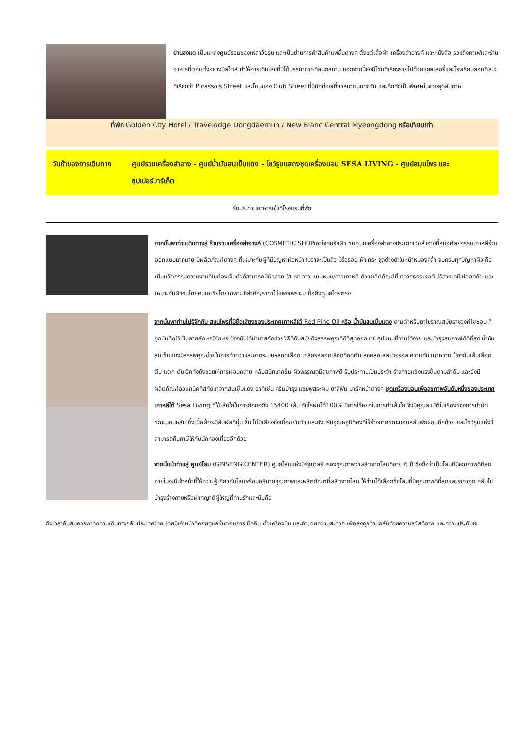ย่านฮงแด เป็นแหล่งศูนย์รวมของเหล่าวัยรุ่น และเป็นย่านการค้าสินค้าแฟชั่นต่างๆ ตั้งแต่เสื้อผ้า เครื่องสำอางค์ และหนังสือ รวมถึงคาเฟ่และร้านอาหารที่ตกแต่งอย่างมีสไตล์ ทำให้การเดินเล่นที่นี่ได้บรรยากาศที่สนุกสนาน นอกจากนี้ยังมีโซนที่เรียงรายไปด้วยแกลเลอรี่และโรงเรียนสอนศิลปะที่เรียกว่า Picasso's Street และโซนของ Club Street ที่มีนักท่องเที่ยวหนาแน่นทุกวัน และคึกคักเป็นพิเศษในช่วงสุดสัปดาห์
ที่พัก Golden City Hotel / Travelodge Dongdaemun / New Blanc Central Myeongdong หรือเทียบเท่า
วันห้าของการเดินทาง ศูนย์รวมเครื่องสำอาง - ศูนย์น้ำมันสนเข็มแดง - โชว์รูมแสดงชุดเครื่องนอน SESA LIVING - ศูนย์สมุนไพร และ ซุปเปอร์มาร์เก็ต
รับประทานอาหารเช้าที่โรงแรมที่พัก
จากนั้นพาท่านเดินทางสู่ ร้านรวมเครื่องสำอางค์ (COSMETIC SHOPเอาใจคนรักผิว ชมศูนย์เครื่องสำอางประเภทเวชสำอางที่หมอศัลยกรรมเกาหลีร่วมออกแบบมากมาย มีผลิตภัณฑ์ต่างๆ ที่เหมาะกับผู้ที่มีปัญหาผิวหน้า ไม่ว่าจะเป็นสิว มีริ้วรอย ฝ้า กระ จุดด่างดำใบหน้าหมองคล้ำ จบครบทุกปัญหาผิว ถือเป็นนวัตกรรมความงามที่ไม่ต้องเจ็บตัวก็สามารถมีผิวสวย ใส เงา วาว แบบหนุ่ม/สาวเกาหลี ด้วยผลิตภัณฑ์ที่มาจากธรรมชาติ ไร้สารเคมี ปลอดภัย และเหมาะกับผิวคนไทยคนเอเชียโดยเฉพาะ ที่สำคัญราคาไม่แพงเพราะมาซื้อถึงศูนย์โดยตรง
จากนั้นพาท่านไปรู้จักกับ สมุนไพรที่มีชื่อเสียงของประเทศเกาหลีใต้ Red Pine Oil หรือ น้ำมันสนเข็มแดง ตามตำหรับยาโบราณสมัยราชวงศ์โชซอน ที่ถูกบันทึกไว้เป็นลายลักษณ์อักษร ปัจจุบันได้นำมาสกัดด้วยวิธีที่ทันสมัยดึงสรรพคุณที่ดีที่สุดออกมาในรูปแบบที่ทานได้ง่าย และบำรุงสุขภาพได้ดีที่สุด น้ำมันสนเข็มแดงมีสรรพคุณช่วยในการทำความสะอาดระบบหลอดเลือด เคลียร์หลอดเลือดที่อุดตัน ลดคลอเลสเตอรอล ความดัน เบาหวาน ป้องกันเส้นเลือด ตีบ แตก ตัน อีกทั้งยังช่วยให้การผ่อนคลาย หลับสนิทมากขึ้น ผิวพรรณดูมีสุขภาพดี รับประทานเป็นประจำ ร่างกายแข็งแรงขึ้นตามลำดับ และยังมีผลิตภัณฑ์ออแกนิคที่สกัดมาจากสนเข็มแดง อาทิเช่น ครีมบำรุง แชมพูสระผม ยาสีฟัน มาร์คหน้าต่างๆ ชุดเครื่องนอนเพื่อสุขภาพอันดับหนึ่งของประเทศเกาหลีใต้ Sesa Living ที่ใช้เส้นใยในการถักทอถึง 15400 เส้น กันไรฝุ่นได้100% มีการใช้หยกในการทำเส้นใย จึงมีคุณสมบัติในเรื่องของการบำบัดขณะนอนหลับ ซึ่งเนื้อผ้าจะมีสัมผัสที่นุ่ม ลื่น ไม่มีเสียงดังเมื่อขยับตัว และยังปรับอุณหภูมิที่คงที่ให้ร่างกายขณะนอนหลับพักผ่อนอีกด้วย และโชว์รูมแห่งนี้สามารถคืนภาษีให้กับนักท่องเที่ยวอีกด้วย
จากนั้นนำท่านสู่ ศูนย์โสม (GINSENG CENTER) ศูนย์โสมแห่งนี้รัฐบาลรับรองคุณภาพว่าผลิตจากโสมที่อายุ 6 ปี ซึ่งถือว่าเป็นโสมที่มีคุณภาพดีที่สุด ภายในจะมีเจ้าหน้าที่ให้ความรู้เกี่ยวกับโสมพร้อมอธิบายคุณภาพและผลิตภัณฑ์ที่ผลิตจากโสม ให้ท่านได้เลือกซื้อโสมที่มีคุณภาพดีที่สุดและราคาถูก กลับไปบำรุงร่างกายหรือฝากญาติผู้ใหญ่ที่ท่านรักและนับถือ
ถึงเวลาอันสมควรพาทุกท่านเดินทางกลับประเทศไทย โดยมีเจ้าหน้าที่คอยดูแลขั้นตอนการเช็คอิน ตั๋วเครื่องบิน และอำนวยความสะดวก เพื่อส่งทุกท่านกลับด้วยความสวัสดิภาพ และความประทับใจ